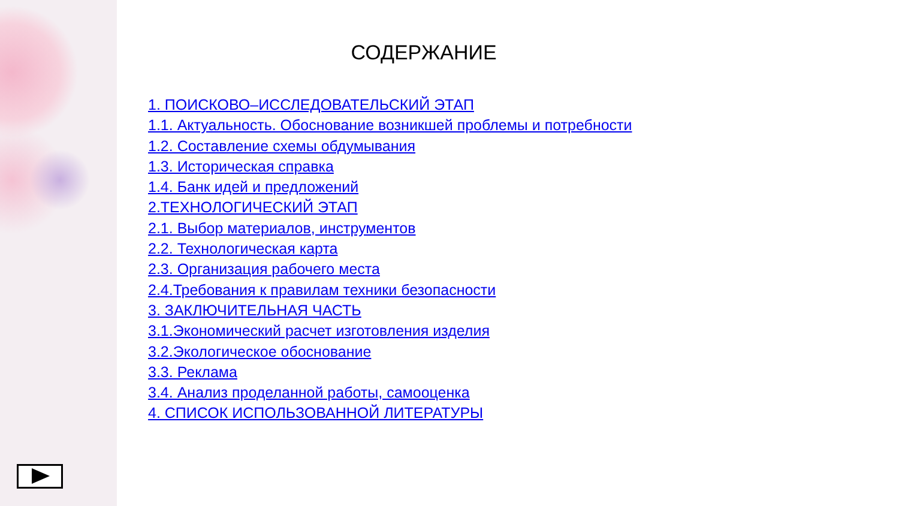СОДЕРЖАНИЕ
1. ПОИСКОВО–ИССЛЕДОВАТЕЛЬСКИЙ ЭТАП
1.1. Актуальность. Обоснование возникшей проблемы и потребности
1.2. Составление схемы обдумывания
1.3. Историческая справка
1.4. Банк идей и предложений
2.ТЕХНОЛОГИЧЕСКИЙ ЭТАП
2.1. Выбор материалов, инструментов
2.2. Технологическая карта
2.3. Организация рабочего места
2.4.Требования к правилам техники безопасности
3. ЗАКЛЮЧИТЕЛЬНАЯ ЧАСТЬ
3.1.Экономический расчет изготовления изделия
3.2.Экологическое обоснование
3.3. Реклама
3.4. Анализ проделанной работы, самооценка
4. СПИСОК ИСПОЛЬЗОВАННОЙ ЛИТЕРАТУРЫ